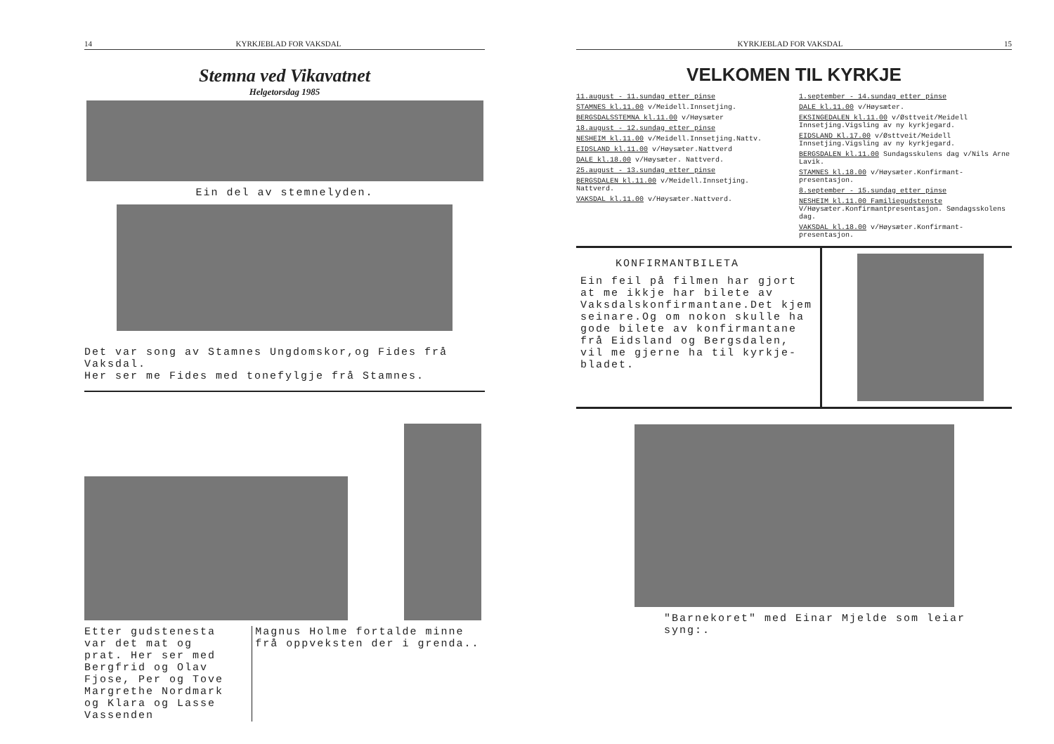14 KYRKJEBLAD FOR VAKSDAL
Stemna ved Vikavatnet
Helgetorsdag 1985
Ein del av stemnelyden.
Det var song av Stamnes Ungdomskor,og Fides frå Vaksdal.
Her ser me Fides med tonefylgje frå Stamnes.
Etter gudstenesta var det mat og prat. Her ser med Bergfrid og Olav Fjose, Per og Tove Margrethe Nordmark og Klara og Lasse Vassenden
Magnus Holme fortalde minne frå oppveksten der i grenda..
KYRKJEBLAD FOR VAKSDAL 15
VELKOMEN TIL KYRKJE
11.august - 11.sundag etter pinse
STAMNES kl.11.00 v/Meidell.Innsetjing.
BERGSDALSSTEMNA kl.11.00 v/Høysæter
18.august - 12.sundag etter pinse
NESHEIM kl.11.00 v/Meidell.Innsetjing.Nattv.
EIDSLAND kl.11.00 v/Høysæter.Nattverd
DALE kl.18.00 v/Høysæter. Nattverd.
25.august - 13.sundag etter pinse
BERGSDALEN kl.11.00 v/Meidell.Innsetjing. Nattverd.
VAKSDAL kl.11.00 v/Høysæter.Nattverd.
1.september - 14.sundag etter pinse
DALE kl.11.00 v/Høysæter.
EKSINGEDALEN kl.11.00 v/Østtveit/Meidell Innsetjing.Vigsling av ny kyrkjegard.
EIDSLAND Kl.17.00 v/Østtveit/Meidell Innsetjing.Vigsling av ny kyrkjegard.
BERGSDALEN kl.11.00 Sundagsskulens dag v/Nils Arne Lavik.
STAMNES kl.18.00 v/Høysæter.Konfirmant-presentasjon.
8.september - 15.sundag etter pinse
NESHEIM kl.11.00 Familiegudstenste V/Høysæter.Konfirmantpresentasjon. Søndagsskolens dag.
VAKSDAL kl.18.00 v/Høysæter.Konfirmant-presentasjon.
KONFIRMANTBILETA
Ein feil på filmen har gjort at me ikkje har bilete av Vaksdalskonfirmantane.Det kjem seinare.Og om nokon skulle ha gode bilete av konfirmantane frå Eidsland og Bergsdalen, vil me gjerne ha til kyrkje-bladet.
"Barnekoret" med Einar Mjelde som leiar syng:.